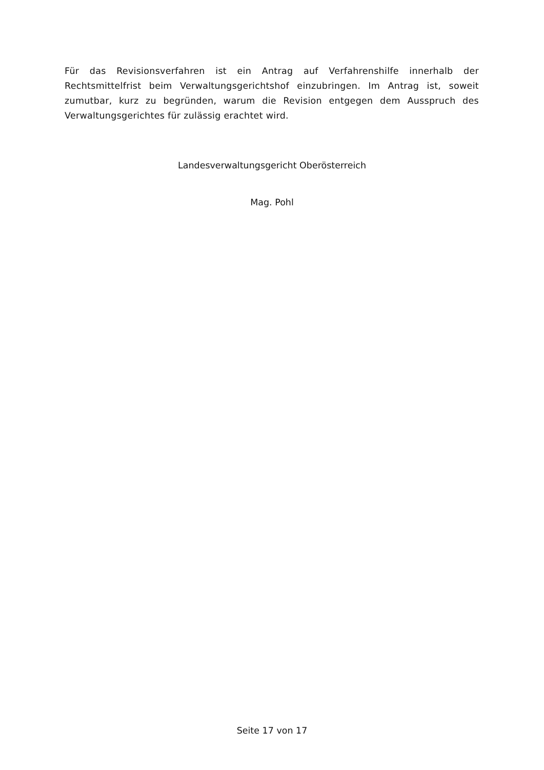Für das Revisionsverfahren ist ein Antrag auf Verfahrenshilfe innerhalb der Rechtsmittelfrist beim Verwaltungsgerichtshof einzubringen. Im Antrag ist, soweit zumutbar, kurz zu begründen, warum die Revision entgegen dem Ausspruch des Verwaltungsgerichtes für zulässig erachtet wird.
Landesverwaltungsgericht Oberösterreich
Mag. Pohl
Seite 17 von 17